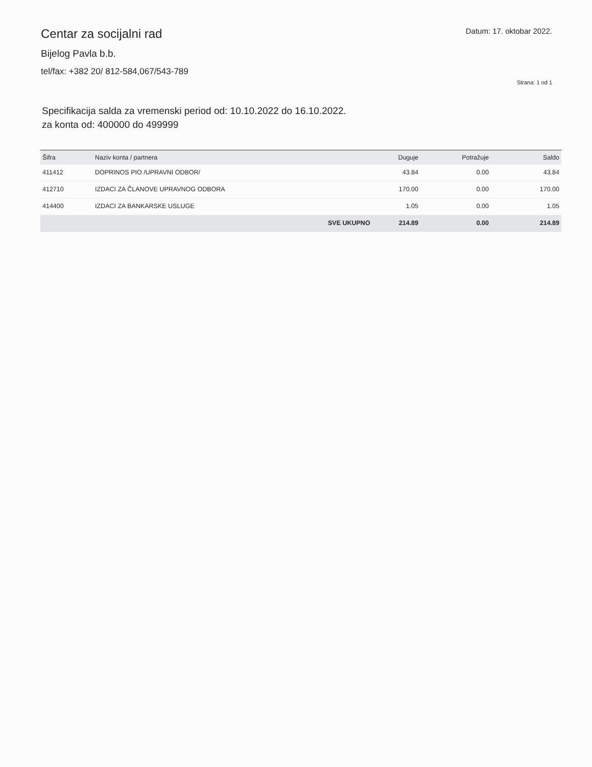Centar za socijalni rad
Bijelog Pavla b.b.
tel/fax: +382 20/ 812-584,067/543-789
Datum: 17. oktobar 2022.
Strana: 1 od 1
Specifikacija salda za vremenski period od: 10.10.2022 do 16.10.2022.
za konta od: 400000 do 499999
| Šifra | Naziv konta / partnera | Duguje | Potražuje | Saldo |
| --- | --- | --- | --- | --- |
| 411412 | DOPRINOS PIO /UPRAVNI ODBOR/ | 43.84 | 0.00 | 43.84 |
| 412710 | IZDACI ZA ČLANOVE UPRAVNOG ODBORA | 170.00 | 0.00 | 170.00 |
| 414400 | IZDACI ZA BANKARSKE USLUGE | 1.05 | 0.00 | 1.05 |
| | SVE UKUPNO | 214.89 | 0.00 | 214.89 |